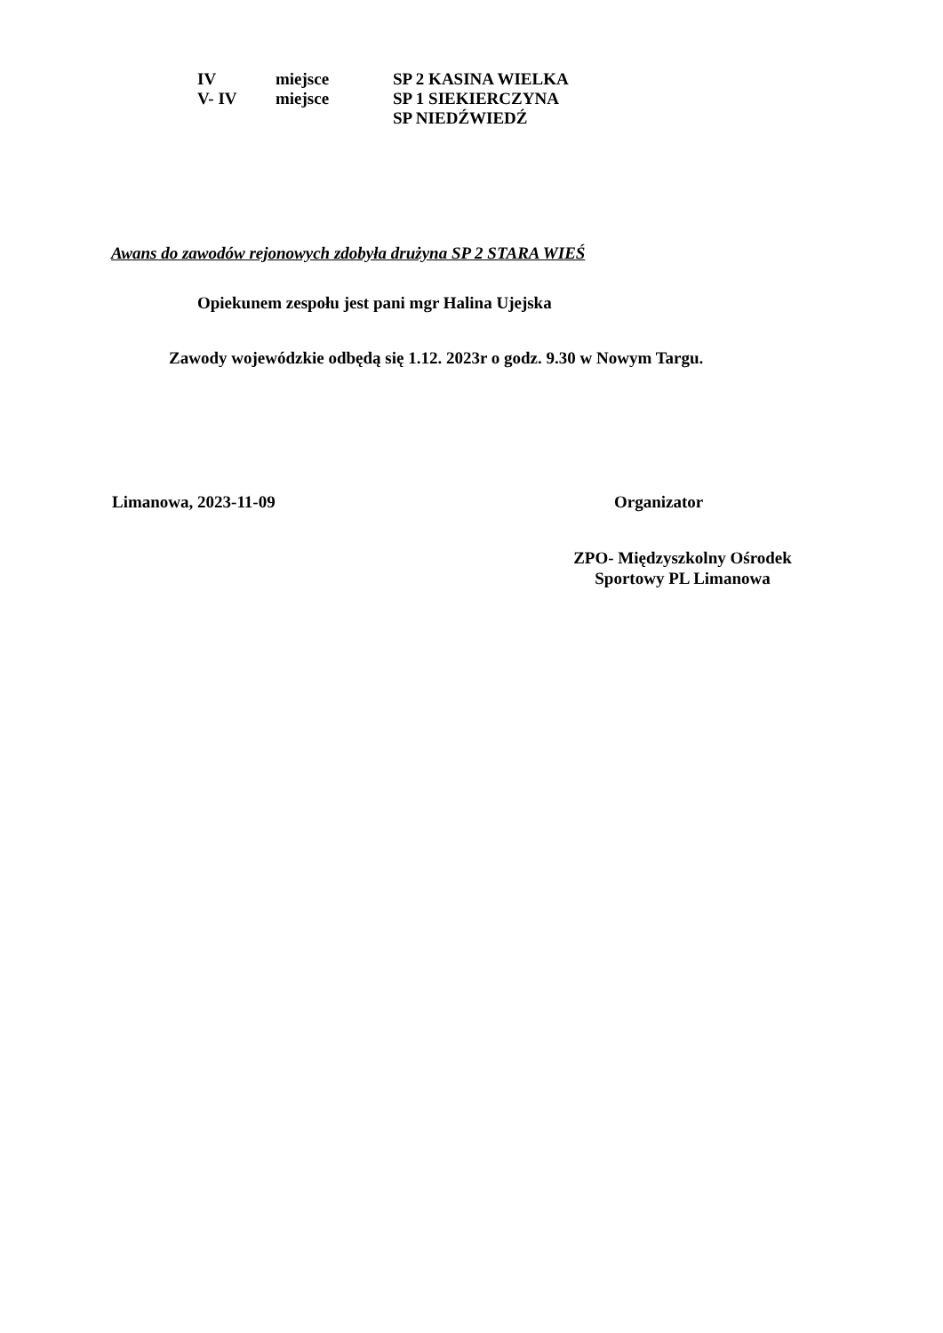IV miejsce SP 2 KASINA WIELKA
V- IV miejsce SP 1 SIEKIERCZYNA
SP NIEDŹWIEDŹ
Awans do zawodów rejonowych zdobyła drużyna SP 2 STARA WIEŚ
Opiekunem zespołu jest pani mgr Halina Ujejska
Zawody wojewódzkie odbędą się 1.12. 2023r o godz. 9.30 w Nowym Targu.
Limanowa, 2023-11-09 Organizator
ZPO- Międzyszkolny Ośrodek
Sportowy PL Limanowa